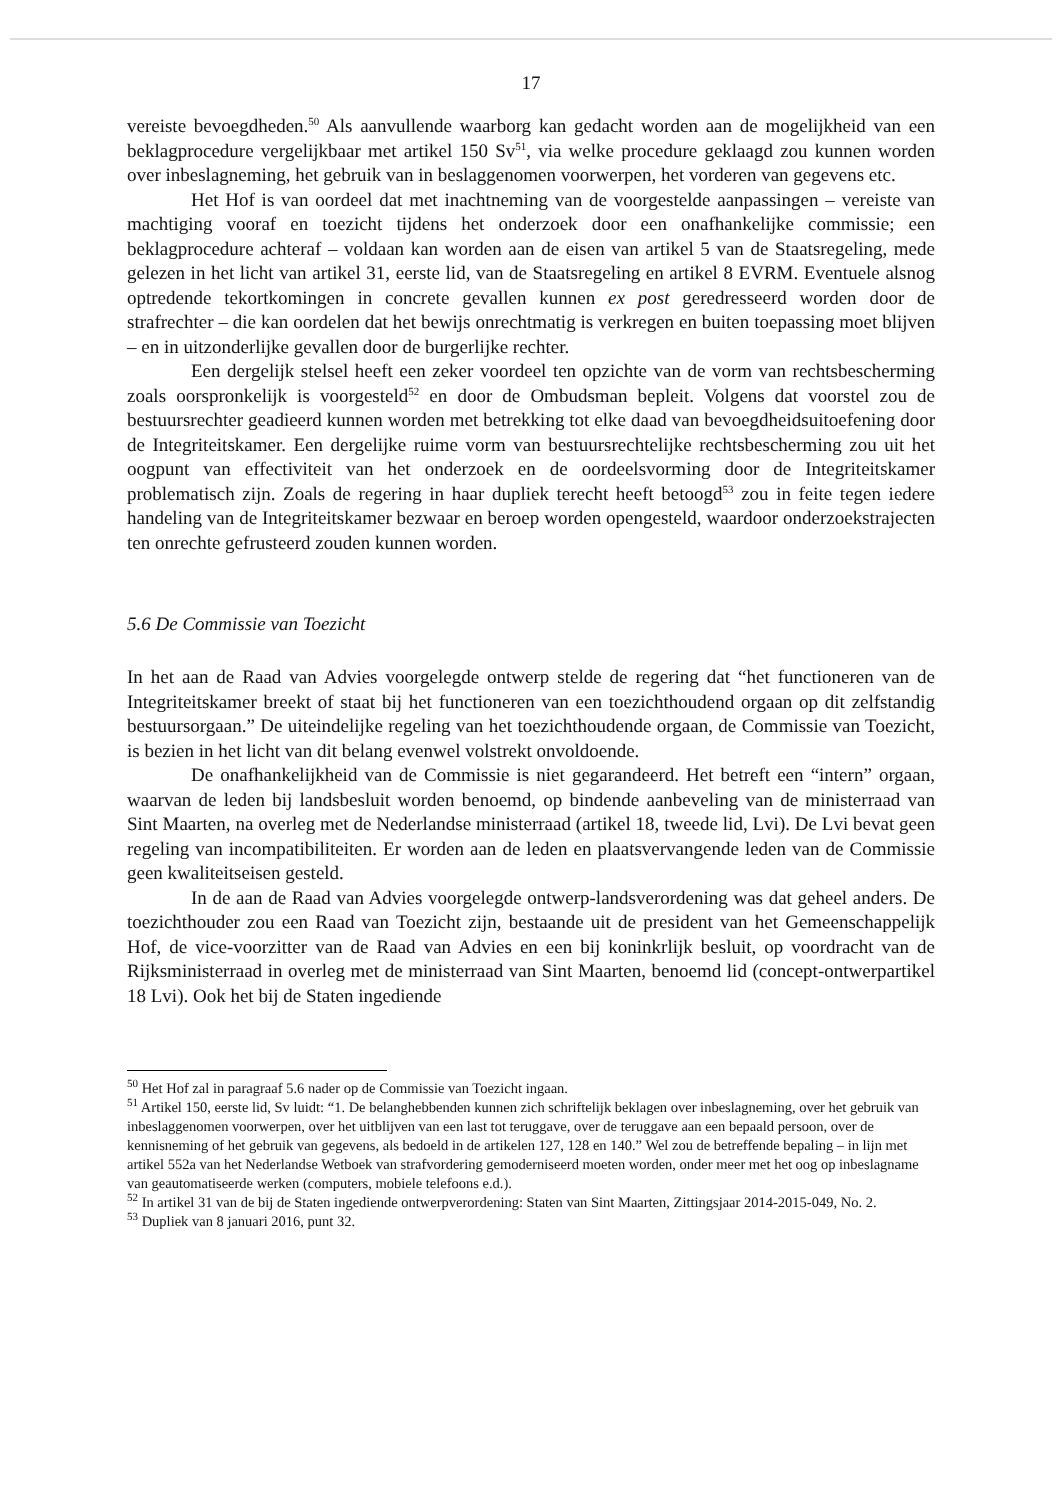17
vereiste bevoegdheden.<sup>50</sup> Als aanvullende waarborg kan gedacht worden aan de mogelijkheid van een beklagprocedure vergelijkbaar met artikel 150 Sv<sup>51</sup>, via welke procedure geklaagd zou kunnen worden over inbeslagneming, het gebruik van in beslaggenomen voorwerpen, het vorderen van gegevens etc.
Het Hof is van oordeel dat met inachtneming van de voorgestelde aanpassingen – vereiste van machtiging vooraf en toezicht tijdens het onderzoek door een onafhankelijke commissie; een beklagprocedure achteraf – voldaan kan worden aan de eisen van artikel 5 van de Staatsregeling, mede gelezen in het licht van artikel 31, eerste lid, van de Staatsregeling en artikel 8 EVRM. Eventuele alsnog optredende tekortkomingen in concrete gevallen kunnen ex post geredresseerd worden door de strafrechter – die kan oordelen dat het bewijs onrechtmatig is verkregen en buiten toepassing moet blijven – en in uitzonderlijke gevallen door de burgerlijke rechter.
Een dergelijk stelsel heeft een zeker voordeel ten opzichte van de vorm van rechtsbescherming zoals oorspronkelijk is voorgesteld<sup>52</sup> en door de Ombudsman bepleit. Volgens dat voorstel zou de bestuursrechter geadieerd kunnen worden met betrekking tot elke daad van bevoegdheidsuitoefening door de Integriteitskamer. Een dergelijke ruime vorm van bestuursrechtelijke rechtsbescherming zou uit het oogpunt van effectiviteit van het onderzoek en de oordeelsvorming door de Integriteitskamer problematisch zijn. Zoals de regering in haar dupliek terecht heeft betoogd<sup>53</sup> zou in feite tegen iedere handeling van de Integriteitskamer bezwaar en beroep worden opengesteld, waardoor onderzoekstrajecten ten onrechte gefrusteerd zouden kunnen worden.
5.6 De Commissie van Toezicht
In het aan de Raad van Advies voorgelegde ontwerp stelde de regering dat “het functioneren van de Integriteitskamer breekt of staat bij het functioneren van een toezichthoudend orgaan op dit zelfstandig bestuursorgaan.” De uiteindelijke regeling van het toezichthoudende orgaan, de Commissie van Toezicht, is bezien in het licht van dit belang evenwel volstrekt onvoldoende.
De onafhankelijkheid van de Commissie is niet gegarandeerd. Het betreft een “intern” orgaan, waarvan de leden bij landsbesluit worden benoemd, op bindende aanbeveling van de ministerraad van Sint Maarten, na overleg met de Nederlandse ministerraad (artikel 18, tweede lid, Lvi). De Lvi bevat geen regeling van incompatibiliteiten. Er worden aan de leden en plaatsvervangende leden van de Commissie geen kwaliteitseisen gesteld.
In de aan de Raad van Advies voorgelegde ontwerp-landsverordening was dat geheel anders. De toezichthouder zou een Raad van Toezicht zijn, bestaande uit de president van het Gemeenschappelijk Hof, de vice-voorzitter van de Raad van Advies en een bij koninkrlijk besluit, op voordracht van de Rijksministerraad in overleg met de ministerraad van Sint Maarten, benoemd lid (concept-ontwerpartikel 18 Lvi). Ook het bij de Staten ingediende
<sup>50</sup> Het Hof zal in paragraaf 5.6 nader op de Commissie van Toezicht ingaan.
<sup>51</sup> Artikel 150, eerste lid, Sv luidt: “1. De belanghebbenden kunnen zich schriftelijk beklagen over inbeslagneming, over het gebruik van inbeslaggenomen voorwerpen, over het uitblijven van een last tot teruggave, over de teruggave aan een bepaald persoon, over de kennisneming of het gebruik van gegevens, als bedoeld in de artikelen 127, 128 en 140.” Wel zou de betreffende bepaling – in lijn met artikel 552a van het Nederlandse Wetboek van strafvordering gemoderniseerd moeten worden, onder meer met het oog op inbeslagname van geautomatiseerde werken (computers, mobiele telefoons e.d.).
<sup>52</sup> In artikel 31 van de bij de Staten ingediende ontwerpverordening: Staten van Sint Maarten, Zittingsjaar 2014-2015-049, No. 2.
<sup>53</sup> Dupliek van 8 januari 2016, punt 32.